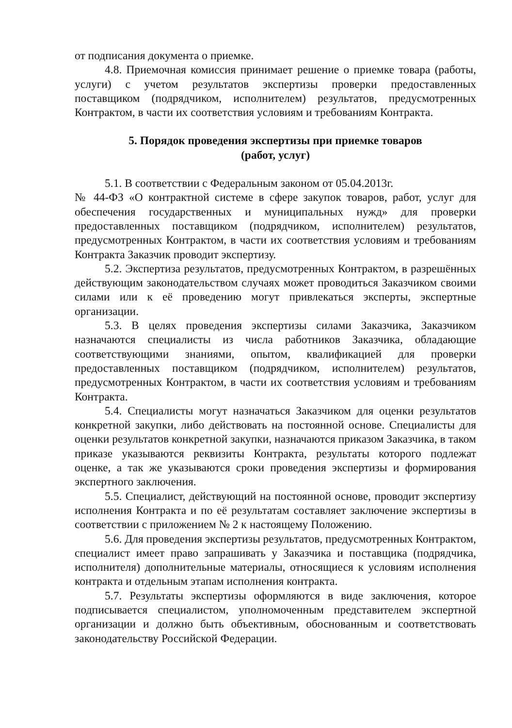от подписания документа о приемке.
4.8. Приемочная комиссия принимает решение о приемке товара (работы, услуги) с учетом результатов экспертизы проверки предоставленных поставщиком (подрядчиком, исполнителем) результатов, предусмотренных Контрактом, в части их соответствия условиям и требованиям Контракта.
5. Порядок проведения экспертизы при приемке товаров
(работ, услуг)
5.1. В соответствии с Федеральным законом от 05.04.2013г.
№ 44-ФЗ «О контрактной системе в сфере закупок товаров, работ, услуг для обеспечения государственных и муниципальных нужд» для проверки предоставленных поставщиком (подрядчиком, исполнителем) результатов, предусмотренных Контрактом, в части их соответствия условиям и требованиям Контракта Заказчик проводит экспертизу.
5.2. Экспертиза результатов, предусмотренных Контрактом, в разрешённых действующим законодательством случаях может проводиться Заказчиком своими силами или к её проведению могут привлекаться эксперты, экспертные организации.
5.3. В целях проведения экспертизы силами Заказчика, Заказчиком назначаются специалисты из числа работников Заказчика, обладающие соответствующими знаниями, опытом, квалификацией для проверки предоставленных поставщиком (подрядчиком, исполнителем) результатов, предусмотренных Контрактом, в части их соответствия условиям и требованиям Контракта.
5.4. Специалисты могут назначаться Заказчиком для оценки результатов конкретной закупки, либо действовать на постоянной основе. Специалисты для оценки результатов конкретной закупки, назначаются приказом Заказчика, в таком приказе указываются реквизиты Контракта, результаты которого подлежат оценке, а так же указываются сроки проведения экспертизы и формирования экспертного заключения.
5.5. Специалист, действующий на постоянной основе, проводит экспертизу исполнения Контракта и по её результатам составляет заключение экспертизы в соответствии с приложением № 2 к настоящему Положению.
5.6. Для проведения экспертизы результатов, предусмотренных Контрактом, специалист имеет право запрашивать у Заказчика и поставщика (подрядчика, исполнителя) дополнительные материалы, относящиеся к условиям исполнения контракта и отдельным этапам исполнения контракта.
5.7. Результаты экспертизы оформляются в виде заключения, которое подписывается специалистом, уполномоченным представителем экспертной организации и должно быть объективным, обоснованным и соответствовать законодательству Российской Федерации.